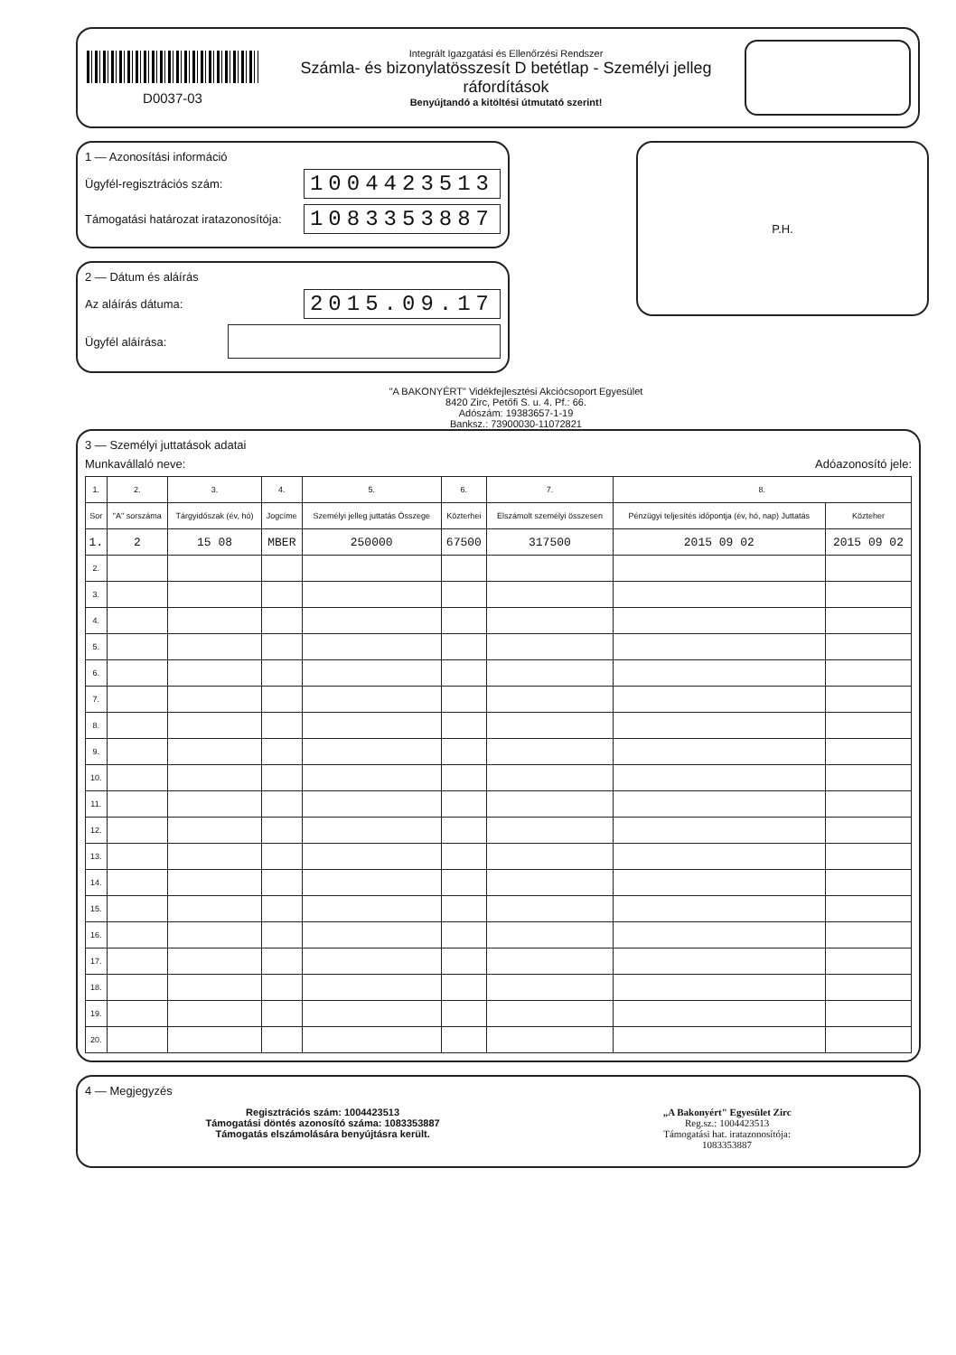D0037-03
Integrált Igazgatási és Ellenőrzési Rendszer
Számla- és bizonylatösszesít D betétlap - Személyi jelleg ráfordítások
Benyújtandó a kitöltési útmutató szerint!
1 — Azonosítási információ
Ügyfél-regisztrációs szám: 1004423513
Támogatási határozat iratazonosítója: 1083353887
2 — Dátum és aláírás
Az aláírás dátuma: 2015.09.17
Ügyfél aláírása:
P.H.
"A BAKONYÉRT" Vidékfejlesztési Akciócsoport Egyesület
8420 Zirc, Petőfi S. u. 4. Pf.: 66.
Adószám: 19383657-1-19
Banksz.: 73900030-11072821
3 — Személyi juttatások adatai
Munkavállaló neve: Adóazonosító jele:
| 1. | 2. | 3. | 4. | 5. | 6. | 7. | 8. | |
| --- | --- | --- | --- | --- | --- | --- | --- | --- |
| Sor | "A" sorszáma | Tárgyidőszak (év, hó) | Jogcíme | Személyi jelleg juttatás Összege | Közterhei | Elszámolt személyi összesen | Pénzügyi teljesítés időpontja (év, hó, nap) Juttatás | Közteher |
| 1. | 2 | 15 08 | MBER | 250000 | 67500 | 317500 | 2015 09 02 | 2015 09 02 |
| 2. | | | | | | | | |
| 3. | | | | | | | | |
| 4. | | | | | | | | |
| 5. | | | | | | | | |
| 6. | | | | | | | | |
| 7. | | | | | | | | |
| 8. | | | | | | | | |
| 9. | | | | | | | | |
| 10. | | | | | | | | |
| 11. | | | | | | | | |
| 12. | | | | | | | | |
| 13. | | | | | | | | |
| 14. | | | | | | | | |
| 15. | | | | | | | | |
| 16. | | | | | | | | |
| 17. | | | | | | | | |
| 18. | | | | | | | | |
| 19. | | | | | | | | |
| 20. | | | | | | | | |
4 — Megjegyzés
Regisztrációs szám: 1004423513
Támogatási döntés azonosító száma: 1083353887
Támogatás elszámolására benyújtásra került.
„A Bakonyért" Egyesület Zirc
Reg.sz.: 1004423513
Támogatási hat. iratazonosítója:
1083353887